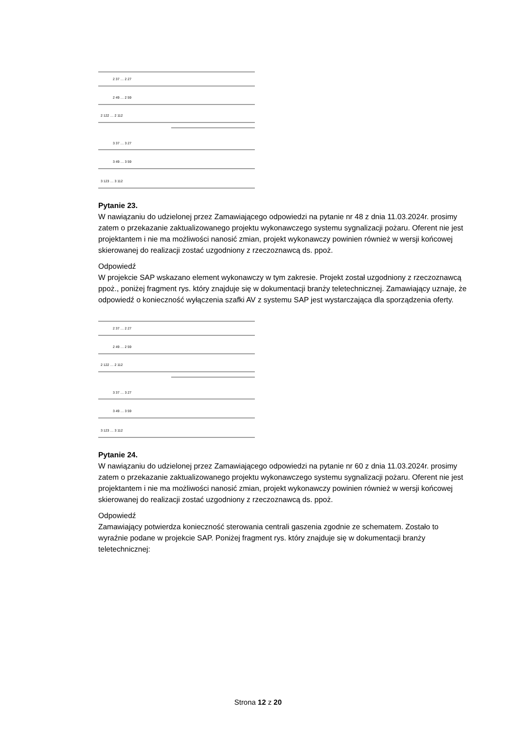2 37 … 2 27
2 49 … 2 59
2 122 … 2 112
3 37 … 3 27
3 49 … 3 59
3 123 … 3 112
Pytanie 23.
W nawiązaniu do udzielonej przez Zamawiającego odpowiedzi na pytanie nr 48 z dnia 11.03.2024r. prosimy zatem o przekazanie zaktualizowanego projektu wykonawczego systemu sygnalizacji pożaru. Oferent nie jest projektantem i nie ma możliwości nanosić zmian, projekt wykonawczy powinien również w wersji końcowej skierowanej do realizacji zostać uzgodniony z rzeczoznawcą ds. ppoż.
Odpowiedź
W projekcie SAP wskazano element wykonawczy w tym zakresie. Projekt został uzgodniony z rzeczoznawcą ppoż., poniżej fragment rys. który znajduje się w dokumentacji branży teletechnicznej. Zamawiający uznaje, że odpowiedź o konieczność wyłączenia szafki AV z systemu SAP jest wystarczająca dla sporządzenia oferty.
2 37 … 2 27
2 49 … 2 59
2 122 … 2 112
3 37 … 3 27
3 49 … 3 59
3 123 … 3 112
Pytanie 24.
W nawiązaniu do udzielonej przez Zamawiającego odpowiedzi na pytanie nr 60 z dnia 11.03.2024r. prosimy zatem o przekazanie zaktualizowanego projektu wykonawczego systemu sygnalizacji pożaru. Oferent nie jest projektantem i nie ma możliwości nanosić zmian, projekt wykonawczy powinien również w wersji końcowej skierowanej do realizacji zostać uzgodniony z rzeczoznawcą ds. ppoż.
Odpowiedź
Zamawiający potwierdza konieczność sterowania centrali gaszenia zgodnie ze schematem. Zostało to wyraźnie podane w projekcie SAP. Poniżej fragment rys. który znajduje się w dokumentacji branży teletechnicznej:
Strona 12 z 20